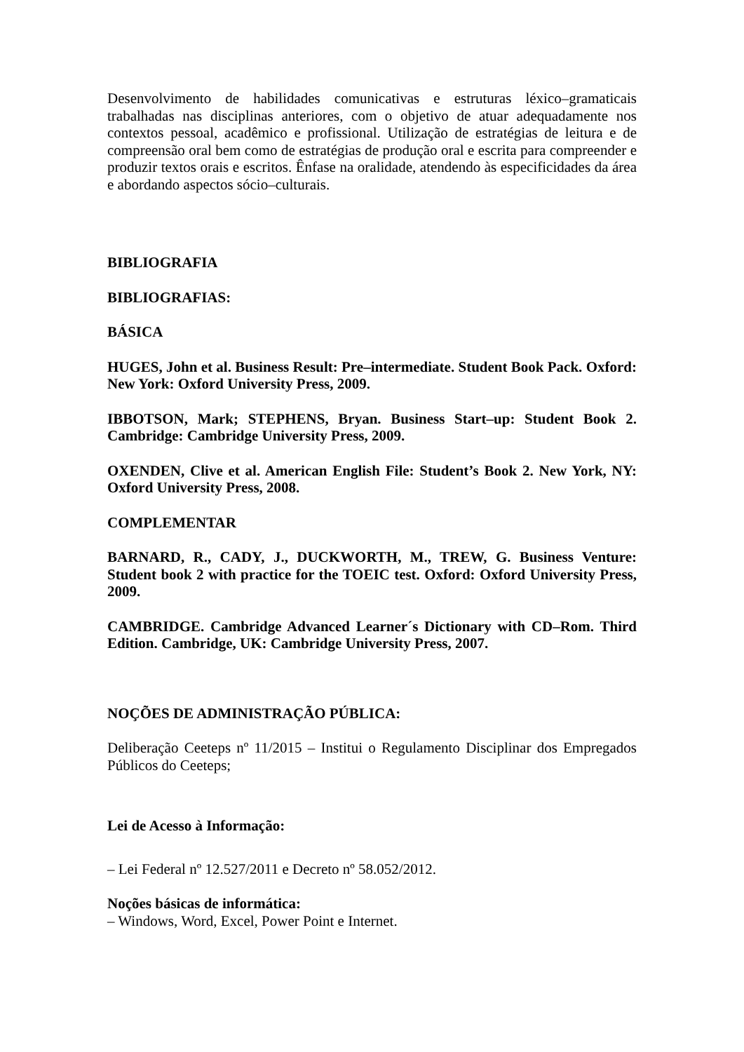Desenvolvimento de habilidades comunicativas e estruturas léxico–gramaticais trabalhadas nas disciplinas anteriores, com o objetivo de atuar adequadamente nos contextos pessoal, acadêmico e profissional. Utilização de estratégias de leitura e de compreensão oral bem como de estratégias de produção oral e escrita para compreender e produzir textos orais e escritos. Ênfase na oralidade, atendendo às especificidades da área e abordando aspectos sócio–culturais.
BIBLIOGRAFIA
BIBLIOGRAFIAS:
BÁSICA
HUGES, John et al. Business Result: Pre–intermediate. Student Book Pack. Oxford: New York: Oxford University Press, 2009.
IBBOTSON, Mark; STEPHENS, Bryan. Business Start–up: Student Book 2. Cambridge: Cambridge University Press, 2009.
OXENDEN, Clive et al. American English File: Student’s Book 2. New York, NY: Oxford University Press, 2008.
COMPLEMENTAR
BARNARD, R., CADY, J., DUCKWORTH, M., TREW, G. Business Venture: Student book 2 with practice for the TOEIC test. Oxford: Oxford University Press, 2009.
CAMBRIDGE. Cambridge Advanced Learner´s Dictionary with CD–Rom. Third Edition. Cambridge, UK: Cambridge University Press, 2007.
NOÇÕES DE ADMINISTRAÇÃO PÚBLICA:
Deliberação Ceeteps nº 11/2015 – Institui o Regulamento Disciplinar dos Empregados Públicos do Ceeteps;
Lei de Acesso à Informação:
– Lei Federal nº 12.527/2011 e Decreto nº 58.052/2012.
Noções básicas de informática:
– Windows, Word, Excel, Power Point e Internet.